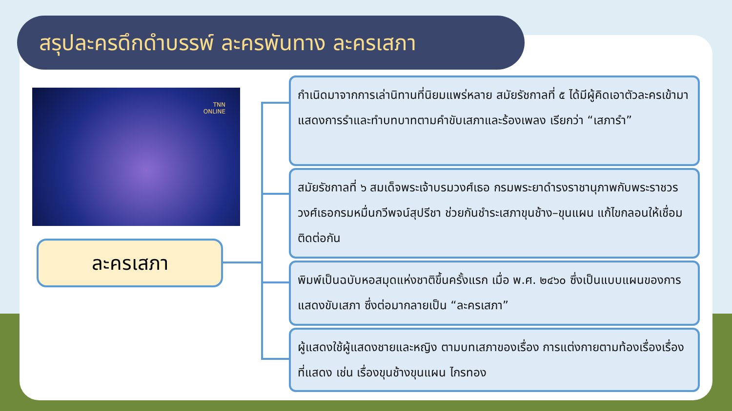สรุปละครดึกดำบรรพ์ ละครพันทาง ละครเสภา
TNN
ONLINE
ละครเสภา
กำเนิดมาจากการเล่านิทานที่นิยมแพร่หลาย สมัยรัชกาลที่ ๕ ได้มีผู้คิดเอาตัวละครเข้ามาแสดงการรำและทำบทบาทตามคำขับเสภาและร้องเพลง เรียกว่า “เสภารำ”
สมัยรัชกาลที่ ๖ สมเด็จพระเจ้าบรมวงศ์เธอ กรมพระยาดำรงราชานุภาพกับพระราชวรวงศ์เธอกรมหมื่นกวีพจน์สุปรีชา ช่วยกันชำระเสภาขุนช้าง–ขุนแผน แก้ไขกลอนให้เชื่อมติดต่อกัน
พิมพ์เป็นฉบับหอสมุดแห่งชาติขึ้นครั้งแรก เมื่อ พ.ศ. ๒๔๖๐ ซึ่งเป็นแบบแผนของการแสดงขับเสภา ซึ่งต่อมากลายเป็น “ละครเสภา”
ผู้แสดงใช้ผู้แสดงชายและหญิง ตามบทเสภาของเรื่อง การแต่งกายตามท้องเรื่องเรื่องที่แสดง เช่น เรื่องขุนช้างขุนแผน ไกรทอง